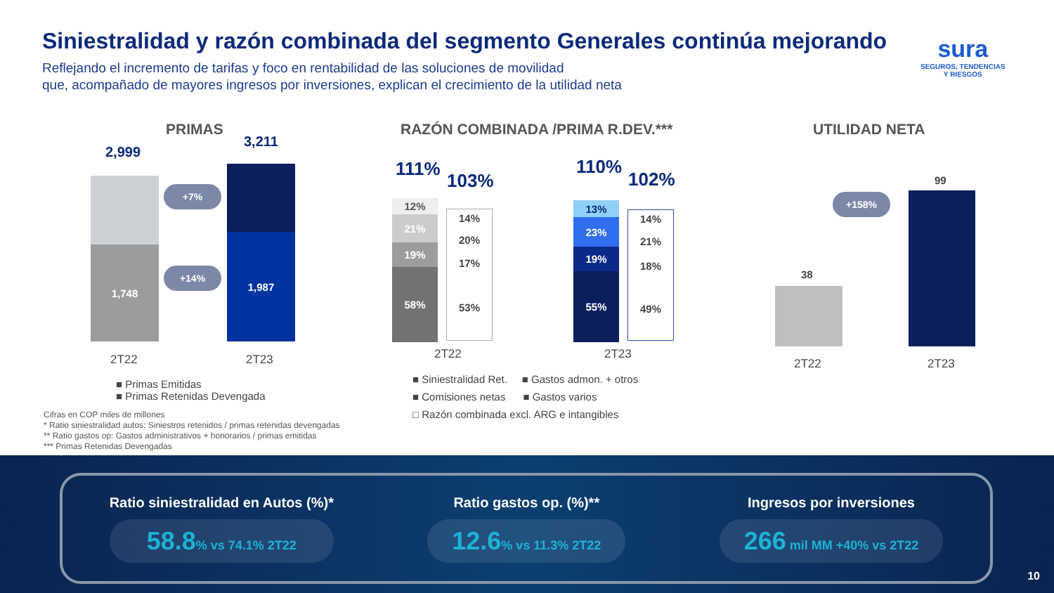Siniestralidad y razón combinada del segmento Generales continúa mejorando
Reflejando el incremento de tarifas y foco en rentabilidad de las soluciones de movilidad
que, acompañado de mayores ingresos por inversiones, explican el crecimiento de la utilidad neta
sura
SEGUROS, TENDENCIAS
Y RIESGOS
PRIMAS
RAZÓN COMBINADA /PRIMA R.DEV.***
UTILIDAD NETA
2,999
3,211
1,748
1,987
+7%
+14%
2T22 2T23
■ Primas Emitidas
■ Primas Retenidas Devengada
111%
103%
110%
102%
12%
21%
19%
58%
14%
20%
17%
53%
13%
23%
19%
55%
14%
21%
18%
49%
2T22 2T23
■ Siniestralidad Ret. ■ Gastos admon. + otros
■ Comisiones netas ■ Gastos varios
□ Razón combinada excl. ARG e intangibles
38
99
+158%
2T22 2T23
Cifras en COP miles de millones
* Ratio siniestralidad autos: Siniestros retenidos / primas retenidas devengadas
** Ratio gastos op: Gastos administrativos + honorarios / primas emitidas
*** Primas Retenidas Devengadas
Ratio siniestralidad en Autos (%)*
58.8% vs 74.1% 2T22
Ratio gastos op. (%)**
12.6% vs 11.3% 2T22
Ingresos por inversiones
266 mil MM +40% vs 2T22
10